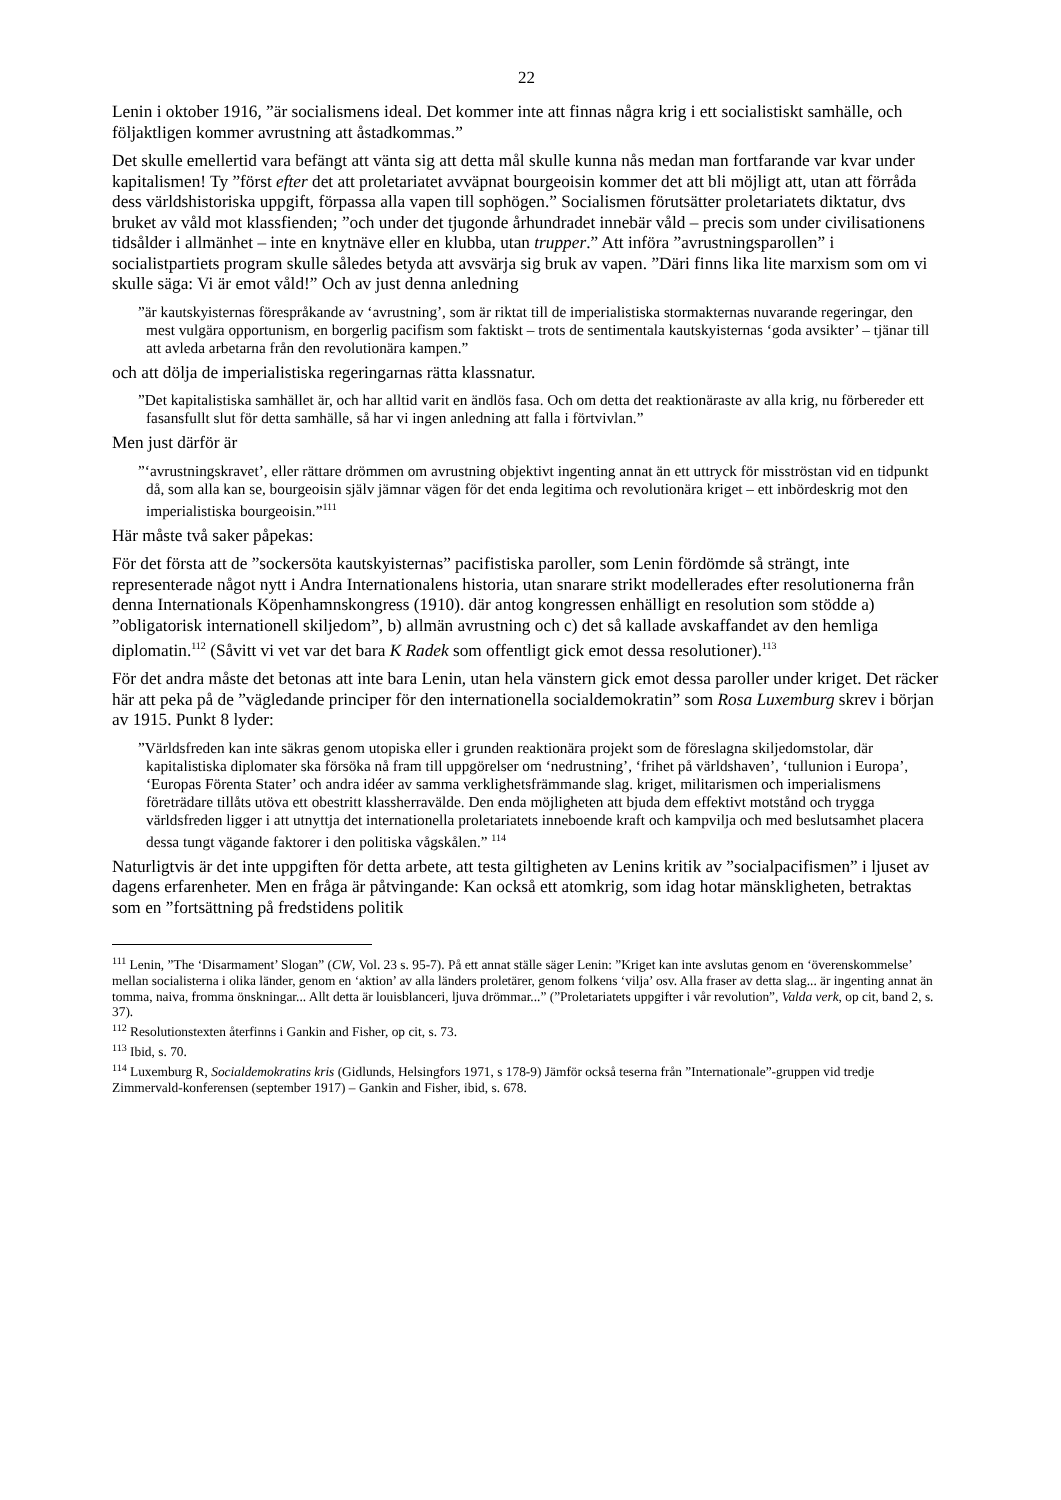22
Lenin i oktober 1916, ”är socialismens ideal. Det kommer inte att finnas några krig i ett socialistiskt samhälle, och följaktligen kommer avrustning att åstadkommas.”
Det skulle emellertid vara befängt att vänta sig att detta mål skulle kunna nås medan man fortfarande var kvar under kapitalismen! Ty ”först efter det att proletariatet avväpnat bourgeoisin kommer det att bli möjligt att, utan att förråda dess världshistoriska uppgift, förpassa alla vapen till sophögen.” Socialismen förutsätter proletariatets diktatur, dvs bruket av våld mot klassfienden; ”och under det tjugonde århundradet innebär våld – precis som under civilisationens tidsålder i allmänhet – inte en knytnäve eller en klubba, utan trupper.” Att införa ”avrustningsparollen” i socialistpartiets program skulle således betyda att avsvärja sig bruk av vapen. ”Däri finns lika lite marxism som om vi skulle säga: Vi är emot våld!” Och av just denna anledning
”är kautskyisternas förespråkande av ‘avrustning’, som är riktat till de imperialistiska stormakternas nuvarande regeringar, den mest vulgära opportunism, en borgerlig pacifism som faktiskt – trots de sentimentala kautskyisternas ‘goda avsikter’ – tjänar till att avleda arbetarna från den revolutionära kampen.”
och att dölja de imperialistiska regeringarnas rätta klassnatur.
”Det kapitalistiska samhället är, och har alltid varit en ändlös fasa. Och om detta det reaktionäraste av alla krig, nu förbereder ett fasansfullt slut för detta samhälle, så har vi ingen anledning att falla i förtvivlan.”
Men just därför är
”‘avrustningskravet’, eller rättare drömmen om avrustning objektivt ingenting annat än ett uttryck för misströstan vid en tidpunkt då, som alla kan se, bourgeoisin själv jämnar vägen för det enda legitima och revolutionära kriget – ett inbördeskrig mot den imperialistiska bourgeoisin.”<sup>111</sup>
Här måste två saker påpekas:
För det första att de ”sockersöta kautskyisternas” pacifistiska paroller, som Lenin fördömde så strängt, inte representerade något nytt i Andra Internationalens historia, utan snarare strikt modellerades efter resolutionerna från denna Internationals Köpenhamnskongress (1910). där antog kongressen enhälligt en resolution som stödde a) ”obligatorisk internationell skiljedom”, b) allmän avrustning och c) det så kallade avskaffandet av den hemliga diplomatin.<sup>112</sup> (Såvitt vi vet var det bara K Radek som offentligt gick emot dessa resolutioner).<sup>113</sup>
För det andra måste det betonas att inte bara Lenin, utan hela vänstern gick emot dessa paroller under kriget. Det räcker här att peka på de ”vägledande principer för den internationella socialdemokratin” som Rosa Luxemburg skrev i början av 1915. Punkt 8 lyder:
”Världsfreden kan inte säkras genom utopiska eller i grunden reaktionära projekt som de föreslagna skiljedomstolar, där kapitalistiska diplomater ska försöka nå fram till uppgörelser om ‘nedrustning’, ‘frihet på världshaven’, ‘tullunion i Europa’, ‘Europas Förenta Stater’ och andra idéer av samma verklighetsfrämmande slag. kriget, militarismen och imperialismens företrädare tillåts utöva ett obestritt klassherravälde. Den enda möjligheten att bjuda dem effektivt motstånd och trygga världsfreden ligger i att utnyttja det internationella proletariatets inneboende kraft och kampvilja och med beslutsamhet placera dessa tungt vägande faktorer i den politiska vågskålen.” <sup>114</sup>
Naturligtvis är det inte uppgiften för detta arbete, att testa giltigheten av Lenins kritik av ”socialpacifismen” i ljuset av dagens erfarenheter. Men en fråga är påtvingande: Kan också ett atomkrig, som idag hotar mänskligheten, betraktas som en ”fortsättning på fredstidens politik
<sup>111</sup> Lenin, ”The ‘Disarmament’ Slogan” (CW, Vol. 23 s. 95-7). På ett annat ställe säger Lenin: ”Kriget kan inte avslutas genom en ‘överenskommelse’ mellan socialisterna i olika länder, genom en ‘aktion’ av alla länders proletärer, genom folkens ‘vilja’ osv. Alla fraser av detta slag... är ingenting annat än tomma, naiva, fromma önskningar... Allt detta är louisblanceri, ljuva drömmar...” (”Proletariatets uppgifter i vår revolution”, Valda verk, op cit, band 2, s. 37).
<sup>112</sup> Resolutionstexten återfinns i Gankin and Fisher, op cit, s. 73.
<sup>113</sup> Ibid, s. 70.
<sup>114</sup> Luxemburg R, Socialdemokratins kris (Gidlunds, Helsingfors 1971, s 178-9) Jämför också teserna från ”Internationale”-gruppen vid tredje Zimmervald-konferensen (september 1917) – Gankin and Fisher, ibid, s. 678.